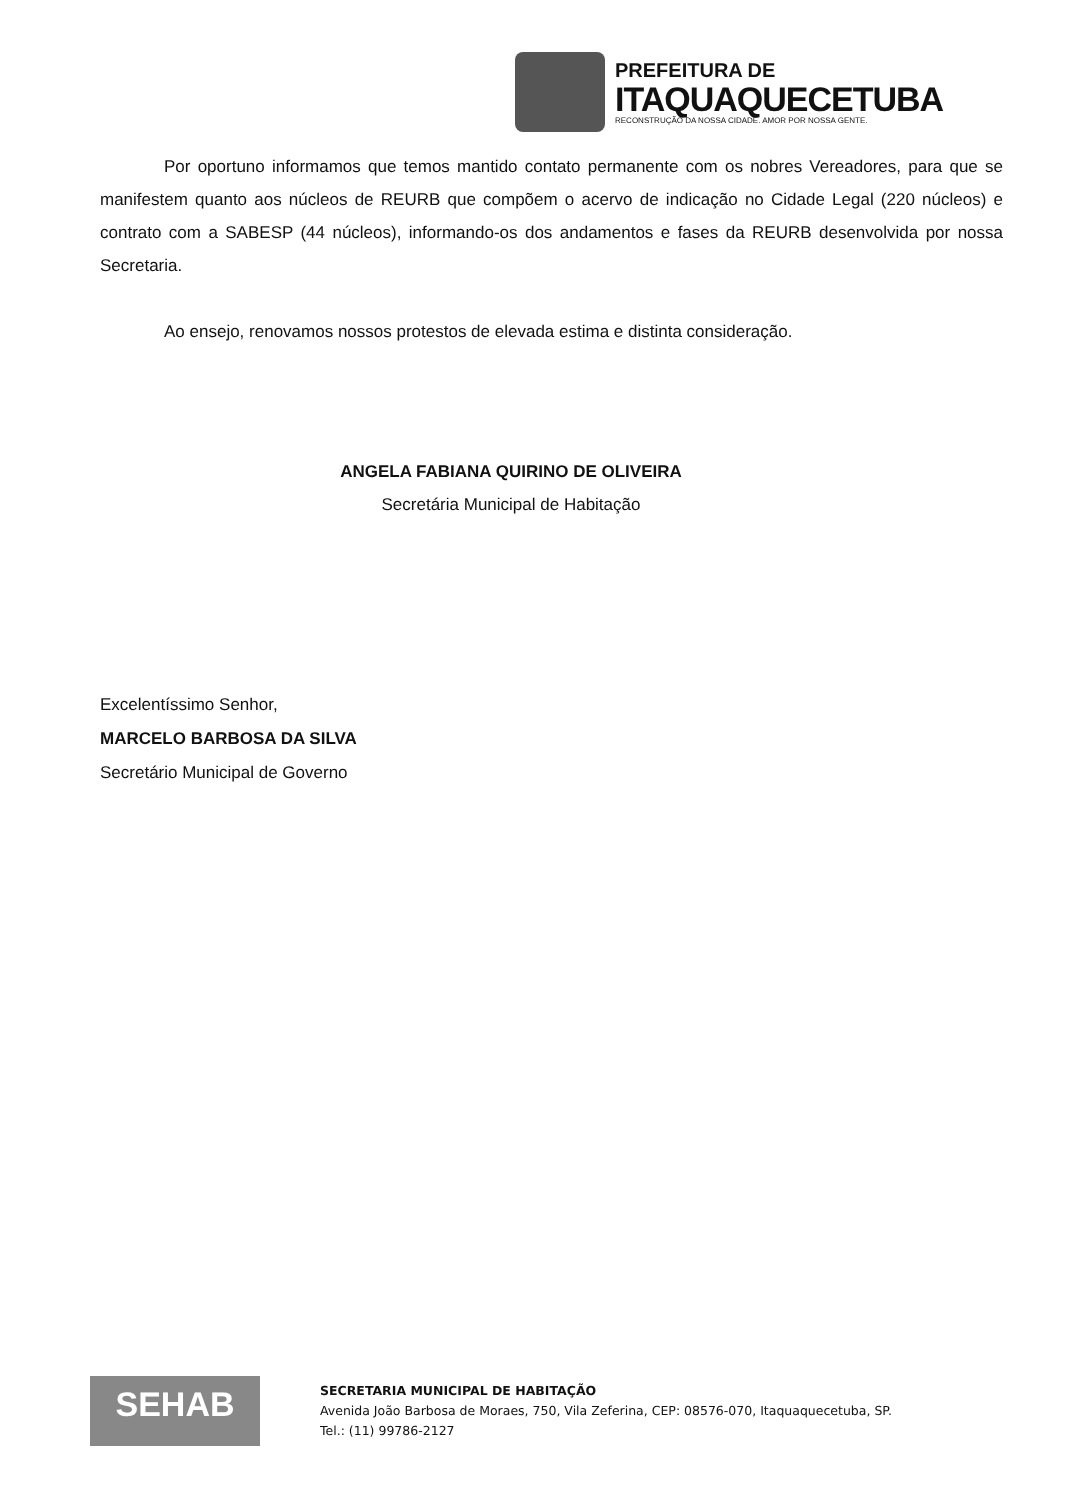PREFEITURA DE
ITAQUAQUECETUBA
RECONSTRUÇÃO DA NOSSA CIDADE. AMOR POR NOSSA GENTE.
Por oportuno informamos que temos mantido contato permanente com os nobres Vereadores, para que se manifestem quanto aos núcleos de REURB que compõem o acervo de indicação no Cidade Legal (220 núcleos) e contrato com a SABESP (44 núcleos), informando-os dos andamentos e fases da REURB desenvolvida por nossa Secretaria.
Ao ensejo, renovamos nossos protestos de elevada estima e distinta consideração.
ANGELA FABIANA QUIRINO DE OLIVEIRA
Secretária Municipal de Habitação
Excelentíssimo Senhor,
MARCELO BARBOSA DA SILVA
Secretário Municipal de Governo
SEHAB
SECRETARIA MUNICIPAL DE HABITAÇÃO
Avenida João Barbosa de Moraes, 750, Vila Zeferina, CEP: 08576-070, Itaquaquecetuba, SP.
Tel.: (11) 99786-2127